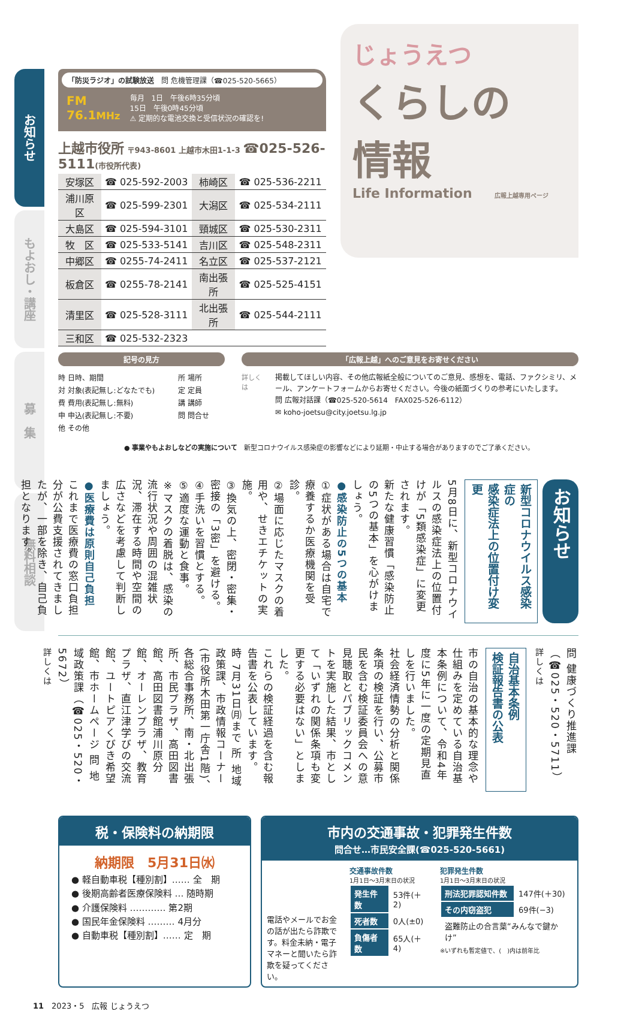お知らせ
もよおし・講座
募　集
無料相談
「防災ラジオ」の試験放送　問 危機管理課（☎025-520-5665）
FM
76.1MHz
毎月　1日　午後6時35分頃
15日　午後0時45分頃
⚠ 定期的な電池交換と受信状況の確認を!
上越市役所 〒943-8601 上越市木田1-1-3 ☎025-526-5111(市役所代表)
| 安塚区 | ☎ 025-592-2003 | 柿崎区 | ☎ 025-536-2211 |
| 浦川原区 | ☎ 025-599-2301 | 大潟区 | ☎ 025-534-2111 |
| 大島区 | ☎ 025-594-3101 | 頸城区 | ☎ 025-530-2311 |
| 牧 区 | ☎ 025-533-5141 | 吉川区 | ☎ 025-548-2311 |
| 中郷区 | ☎ 0255-74-2411 | 名立区 | ☎ 025-537-2121 |
| 板倉区 | ☎ 0255-78-2141 | 南出張所 | ☎ 025-525-4151 |
| 清里区 | ☎ 025-528-3111 | 北出張所 | ☎ 025-544-2111 |
| 三和区 | ☎ 025-532-2323 | | |
じょうえつ
くらしの
情報
Life Information 広報上越専用ページ
記号の見方
時 日時、期間 所 場所 対 対象(表記無し:どなたでも) 定 定員 費 費用(表記無し:無料) 講 講師 申 申込(表記無し:不要) 問 問合せ 他 その他
「広報上越」へのご意見をお寄せください
詳しくは
掲載してほしい内容、その他広報紙全般についてのご意見、感想を、電話、ファクシミリ、メール、アンケートフォームからお寄せください。今後の紙面づくりの参考にいたします。
問 広報対話課（☎025-520-5614　FAX025-526-6112）
✉ koho-joetsu@city.joetsu.lg.jp
● 事業やもよおしなどの実施について　新型コロナウイルス感染症の影響などにより延期・中止する場合がありますのでご了承ください。
お知らせ
新型コロナウイルス感染症の
感染症法上の位置付け変更
5月8日に、新型コロナウイルスの感染症法上の位置付けが「5類感染症」に変更されます。
新たな健康習慣「感染防止の5つの基本」を心がけましょう。
●感染防止の5つの基本
①症状がある場合は自宅で療養するか医療機関を受診。
②場面に応じたマスクの着用や、せきエチケットの実施。
③換気の上、密閉・密集・密接の「3密」を避ける。
④手洗いを習慣とする。
⑤適度な運動と食事。
※マスクの着脱は、感染の流行状況や周囲の混雑状況、滞在する時間や空間の広さなどを考慮して判断しましょう。
●医療費は原則自己負担
これまで医療費の窓口負担分が公費支援されてきましたが、一部を除き、自己負担となります。
問 健康づくり推進課（☎025・520・5711）
詳しくは
自治基本条例
検証報告書の公表
市の自治の基本的な理念や仕組みを定めている自治基本条例について、令和4年度に5年に一度の定期見直しを行いました。
社会経済情勢の分析と関係条項の検証を行い、公募市民を含む検証委員会への意見聴取とパブリックコメントを実施した結果、市として「いずれの関係条項も変更する必要はない」としました。
これらの検証経過を含む報告書を公表しています。
時 7月31日㈪まで 所 地域政策課、市政情報コーナー(市役所木田第一庁舎1階)、各総合事務所、南・北出張所、市民プラザ、高田図書館、高田図書館浦川原分館、オーレンプラザ、教育プラザ、直江津学びの交流館、ユートピアくびき希望館、市ホームページ 問 地域政策課（☎025・520・5672）
詳しくは
税・保険料の納期限
納期限　5月31日㈬
● 軽自動車税【種別割】…… 全　期
● 後期高齢者医療保険料 … 随時期
● 介護保険料 ………… 第2期
● 国民年金保険料 ……… 4月分
● 自動車税【種別割】…… 定　期
市内の交通事故・犯罪発生件数
問合せ…市民安全課(☎025-520-5661)
電話やメールでお金の話が出たら詐欺です。料金未納・電子マネーと聞いたら詐欺を疑ってください。
交通事故件数
1月1日〜3月末日の状況
| 発生件数 | 53件(＋2) |
| 死者数 | 0人(±0) |
| 負傷者数 | 65人(＋4) |
犯罪発生件数
1月1日〜3月末日の状況
| 刑法犯罪認知件数 | 147件(＋30) |
| その内窃盗犯 | 69件(−3) |
| 盗難防止の合言葉“みんなで鍵かけ” | |
※いずれも暫定値で、(　)内は前年比
11　2023・5　広報 じょうえつ